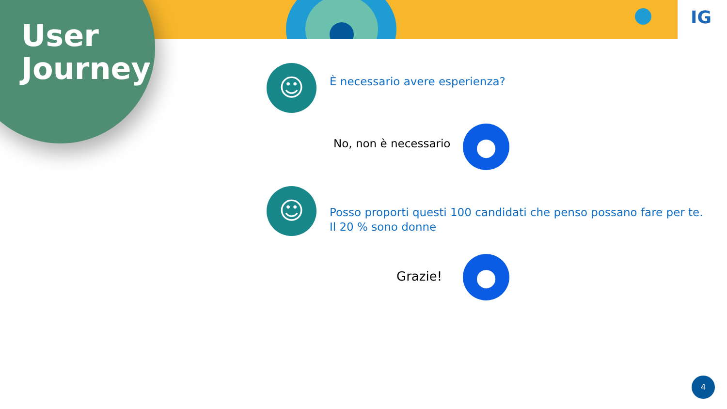User
Journey
IG
☺ È necessario avere esperienza?
No, non è necessario ●
☺
Posso proporti questi 100 candidati che penso possano fare per te.
Il 20 % sono donne
Grazie! ●
4